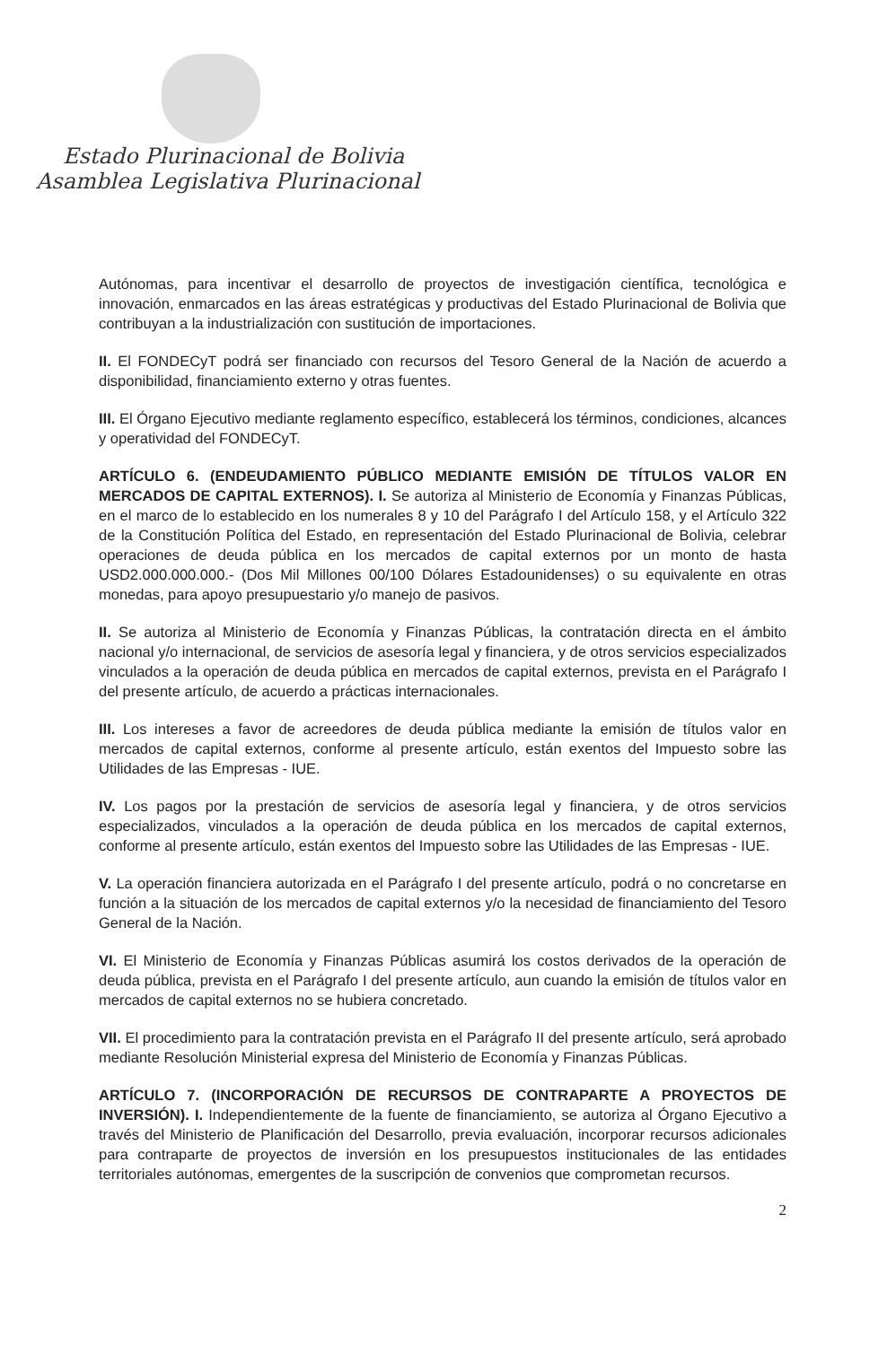Estado Plurinacional de Bolivia
Asamblea Legislativa Plurinacional
Autónomas, para incentivar el desarrollo de proyectos de investigación científica, tecnológica e innovación, enmarcados en las áreas estratégicas y productivas del Estado Plurinacional de Bolivia que contribuyan a la industrialización con sustitución de importaciones.
II. El FONDECyT podrá ser financiado con recursos del Tesoro General de la Nación de acuerdo a disponibilidad, financiamiento externo y otras fuentes.
III. El Órgano Ejecutivo mediante reglamento específico, establecerá los términos, condiciones, alcances y operatividad del FONDECyT.
ARTÍCULO 6. (ENDEUDAMIENTO PÚBLICO MEDIANTE EMISIÓN DE TÍTULOS VALOR EN MERCADOS DE CAPITAL EXTERNOS). I. Se autoriza al Ministerio de Economía y Finanzas Públicas, en el marco de lo establecido en los numerales 8 y 10 del Parágrafo I del Artículo 158, y el Artículo 322 de la Constitución Política del Estado, en representación del Estado Plurinacional de Bolivia, celebrar operaciones de deuda pública en los mercados de capital externos por un monto de hasta USD2.000.000.000.- (Dos Mil Millones 00/100 Dólares Estadounidenses) o su equivalente en otras monedas, para apoyo presupuestario y/o manejo de pasivos.
II. Se autoriza al Ministerio de Economía y Finanzas Públicas, la contratación directa en el ámbito nacional y/o internacional, de servicios de asesoría legal y financiera, y de otros servicios especializados vinculados a la operación de deuda pública en mercados de capital externos, prevista en el Parágrafo I del presente artículo, de acuerdo a prácticas internacionales.
III. Los intereses a favor de acreedores de deuda pública mediante la emisión de títulos valor en mercados de capital externos, conforme al presente artículo, están exentos del Impuesto sobre las Utilidades de las Empresas - IUE.
IV. Los pagos por la prestación de servicios de asesoría legal y financiera, y de otros servicios especializados, vinculados a la operación de deuda pública en los mercados de capital externos, conforme al presente artículo, están exentos del Impuesto sobre las Utilidades de las Empresas - IUE.
V. La operación financiera autorizada en el Parágrafo I del presente artículo, podrá o no concretarse en función a la situación de los mercados de capital externos y/o la necesidad de financiamiento del Tesoro General de la Nación.
VI. El Ministerio de Economía y Finanzas Públicas asumirá los costos derivados de la operación de deuda pública, prevista en el Parágrafo I del presente artículo, aun cuando la emisión de títulos valor en mercados de capital externos no se hubiera concretado.
VII. El procedimiento para la contratación prevista en el Parágrafo II del presente artículo, será aprobado mediante Resolución Ministerial expresa del Ministerio de Economía y Finanzas Públicas.
ARTÍCULO 7. (INCORPORACIÓN DE RECURSOS DE CONTRAPARTE A PROYECTOS DE INVERSIÓN). I. Independientemente de la fuente de financiamiento, se autoriza al Órgano Ejecutivo a través del Ministerio de Planificación del Desarrollo, previa evaluación, incorporar recursos adicionales para contraparte de proyectos de inversión en los presupuestos institucionales de las entidades territoriales autónomas, emergentes de la suscripción de convenios que comprometan recursos.
2